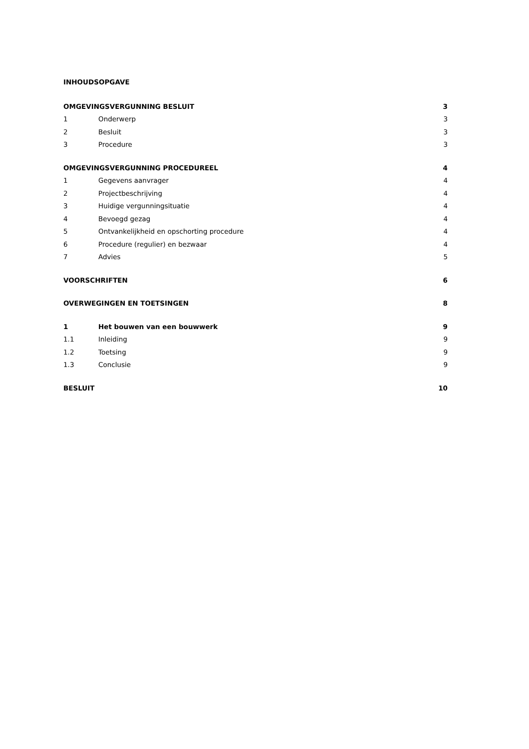INHOUDSOPGAVE
| OMGEVINGSVERGUNNING BESLUIT | | 3 |
| 1 | Onderwerp | 3 |
| 2 | Besluit | 3 |
| 3 | Procedure | 3 |
| OMGEVINGSVERGUNNING PROCEDUREEL | | 4 |
| 1 | Gegevens aanvrager | 4 |
| 2 | Projectbeschrijving | 4 |
| 3 | Huidige vergunningsituatie | 4 |
| 4 | Bevoegd gezag | 4 |
| 5 | Ontvankelijkheid en opschorting procedure | 4 |
| 6 | Procedure (regulier) en bezwaar | 4 |
| 7 | Advies | 5 |
| VOORSCHRIFTEN | | 6 |
| OVERWEGINGEN EN TOETSINGEN | | 8 |
| 1 | Het bouwen van een bouwwerk | 9 |
| 1.1 | Inleiding | 9 |
| 1.2 | Toetsing | 9 |
| 1.3 | Conclusie | 9 |
| BESLUIT | | 10 |